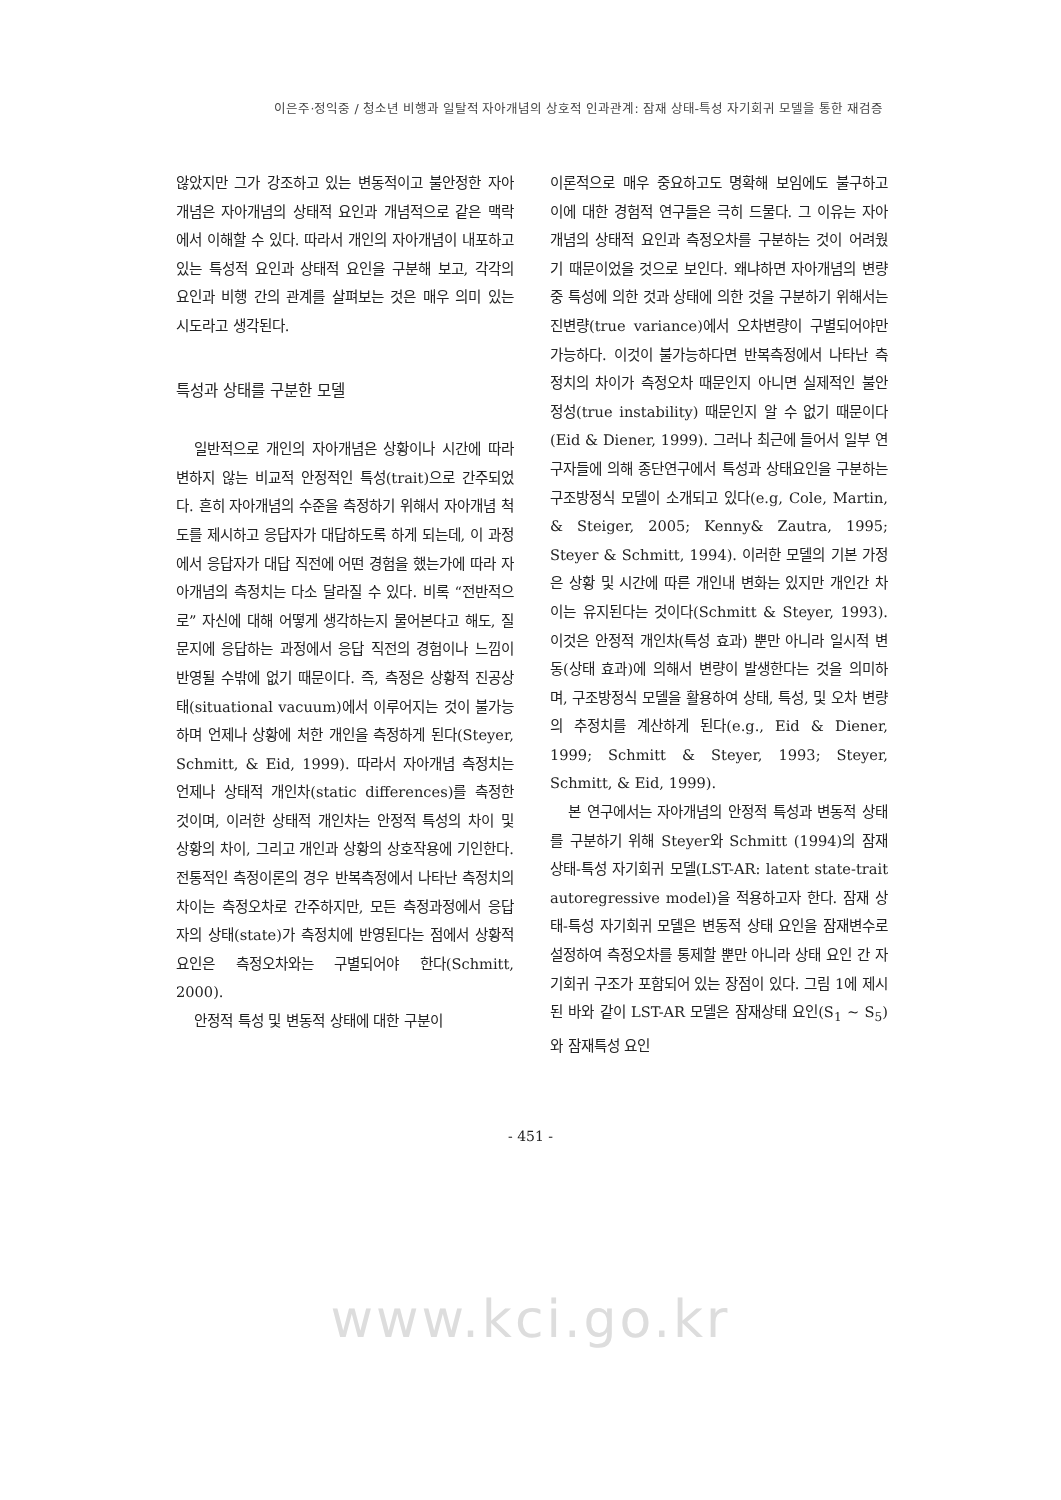이은주·정익중 / 청소년 비행과 일탈적 자아개념의 상호적 인과관계: 잠재 상태-특성 자기회귀 모델을 통한 재검증
않았지만 그가 강조하고 있는 변동적이고 불안정한 자아개념은 자아개념의 상태적 요인과 개념적으로 같은 맥락에서 이해할 수 있다. 따라서 개인의 자아개념이 내포하고 있는 특성적 요인과 상태적 요인을 구분해 보고, 각각의 요인과 비행 간의 관계를 살펴보는 것은 매우 의미 있는 시도라고 생각된다.
특성과 상태를 구분한 모델
일반적으로 개인의 자아개념은 상황이나 시간에 따라 변하지 않는 비교적 안정적인 특성(trait)으로 간주되었다. 흔히 자아개념의 수준을 측정하기 위해서 자아개념 척도를 제시하고 응답자가 대답하도록 하게 되는데, 이 과정에서 응답자가 대답 직전에 어떤 경험을 했는가에 따라 자아개념의 측정치는 다소 달라질 수 있다. 비록 “전반적으로” 자신에 대해 어떻게 생각하는지 물어본다고 해도, 질문지에 응답하는 과정에서 응답 직전의 경험이나 느낌이 반영될 수밖에 없기 때문이다. 즉, 측정은 상황적 진공상태(situational vacuum)에서 이루어지는 것이 불가능하며 언제나 상황에 처한 개인을 측정하게 된다(Steyer, Schmitt, & Eid, 1999). 따라서 자아개념 측정치는 언제나 상태적 개인차(static differences)를 측정한 것이며, 이러한 상태적 개인차는 안정적 특성의 차이 및 상황의 차이, 그리고 개인과 상황의 상호작용에 기인한다. 전통적인 측정이론의 경우 반복측정에서 나타난 측정치의 차이는 측정오차로 간주하지만, 모든 측정과정에서 응답자의 상태(state)가 측정치에 반영된다는 점에서 상황적 요인은 측정오차와는 구별되어야 한다(Schmitt, 2000).
안정적 특성 및 변동적 상태에 대한 구분이
이론적으로 매우 중요하고도 명확해 보임에도 불구하고 이에 대한 경험적 연구들은 극히 드물다. 그 이유는 자아개념의 상태적 요인과 측정오차를 구분하는 것이 어려웠기 때문이었을 것으로 보인다. 왜냐하면 자아개념의 변량 중 특성에 의한 것과 상태에 의한 것을 구분하기 위해서는 진변량(true variance)에서 오차변량이 구별되어야만 가능하다. 이것이 불가능하다면 반복측정에서 나타난 측정치의 차이가 측정오차 때문인지 아니면 실제적인 불안정성(true instability) 때문인지 알 수 없기 때문이다(Eid & Diener, 1999). 그러나 최근에 들어서 일부 연구자들에 의해 종단연구에서 특성과 상태요인을 구분하는 구조방정식 모델이 소개되고 있다(e.g, Cole, Martin, & Steiger, 2005; Kenny& Zautra, 1995; Steyer & Schmitt, 1994). 이러한 모델의 기본 가정은 상황 및 시간에 따른 개인내 변화는 있지만 개인간 차이는 유지된다는 것이다(Schmitt & Steyer, 1993). 이것은 안정적 개인차(특성 효과) 뿐만 아니라 일시적 변동(상태 효과)에 의해서 변량이 발생한다는 것을 의미하며, 구조방정식 모델을 활용하여 상태, 특성, 및 오차 변량의 추정치를 계산하게 된다(e.g., Eid & Diener, 1999; Schmitt & Steyer, 1993; Steyer, Schmitt, & Eid, 1999).
본 연구에서는 자아개념의 안정적 특성과 변동적 상태를 구분하기 위해 Steyer와 Schmitt (1994)의 잠재 상태-특성 자기회귀 모델(LST-AR: latent state-trait autoregressive model)을 적용하고자 한다. 잠재 상태-특성 자기회귀 모델은 변동적 상태 요인을 잠재변수로 설정하여 측정오차를 통제할 뿐만 아니라 상태 요인 간 자기회귀 구조가 포함되어 있는 장점이 있다. 그림 1에 제시된 바와 같이 LST-AR 모델은 잠재상태 요인(S<sub>1</sub> ∼ S<sub>5</sub>)와 잠재특성 요인
- 451 -
www.kci.go.kr